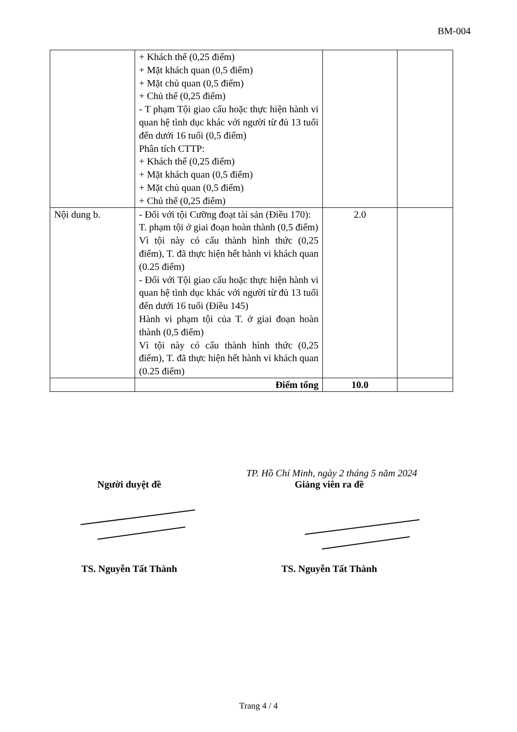BM-004
| | + Khách thể (0,25 điểm) + Mặt khách quan (0,5 điểm) + Mặt chủ quan (0,5 điểm) + Chủ thể (0,25 điểm) - T phạm Tội giao cấu hoặc thực hiện hành vi quan hệ tình dục khác với người từ đủ 13 tuổi đến dưới 16 tuổi (0,5 điểm) Phân tích CTTP: + Khách thể (0,25 điểm) + Mặt khách quan (0,5 điểm) + Mặt chủ quan (0,5 điểm) + Chủ thể (0,25 điểm) | | |
| Nội dung b. | - Đối với tội Cưỡng đoạt tài sản (Điều 170): T. phạm tội ở giai đoạn hoàn thành (0,5 điểm) Vì tội này có cấu thành hình thức (0,25 điểm), T. đã thực hiện hết hành vi khách quan (0.25 điểm) - Đối với Tội giao cấu hoặc thực hiện hành vi quan hệ tình dục khác với người từ đủ 13 tuổi đến dưới 16 tuổi (Điều 145) Hành vi phạm tội của T. ở giai đoạn hoàn thành (0,5 điểm) Vì tội này có cấu thành hình thức (0,25 điểm), T. đã thực hiện hết hành vi khách quan (0.25 điểm) | 2.0 | |
| | Điểm tổng | 10.0 | |
TP. Hồ Chí Minh, ngày 2 tháng 5 năm 2024
Người duyệt đề Giảng viên ra đề
TS. Nguyễn Tất Thành TS. Nguyễn Tất Thành
Trang 4 / 4